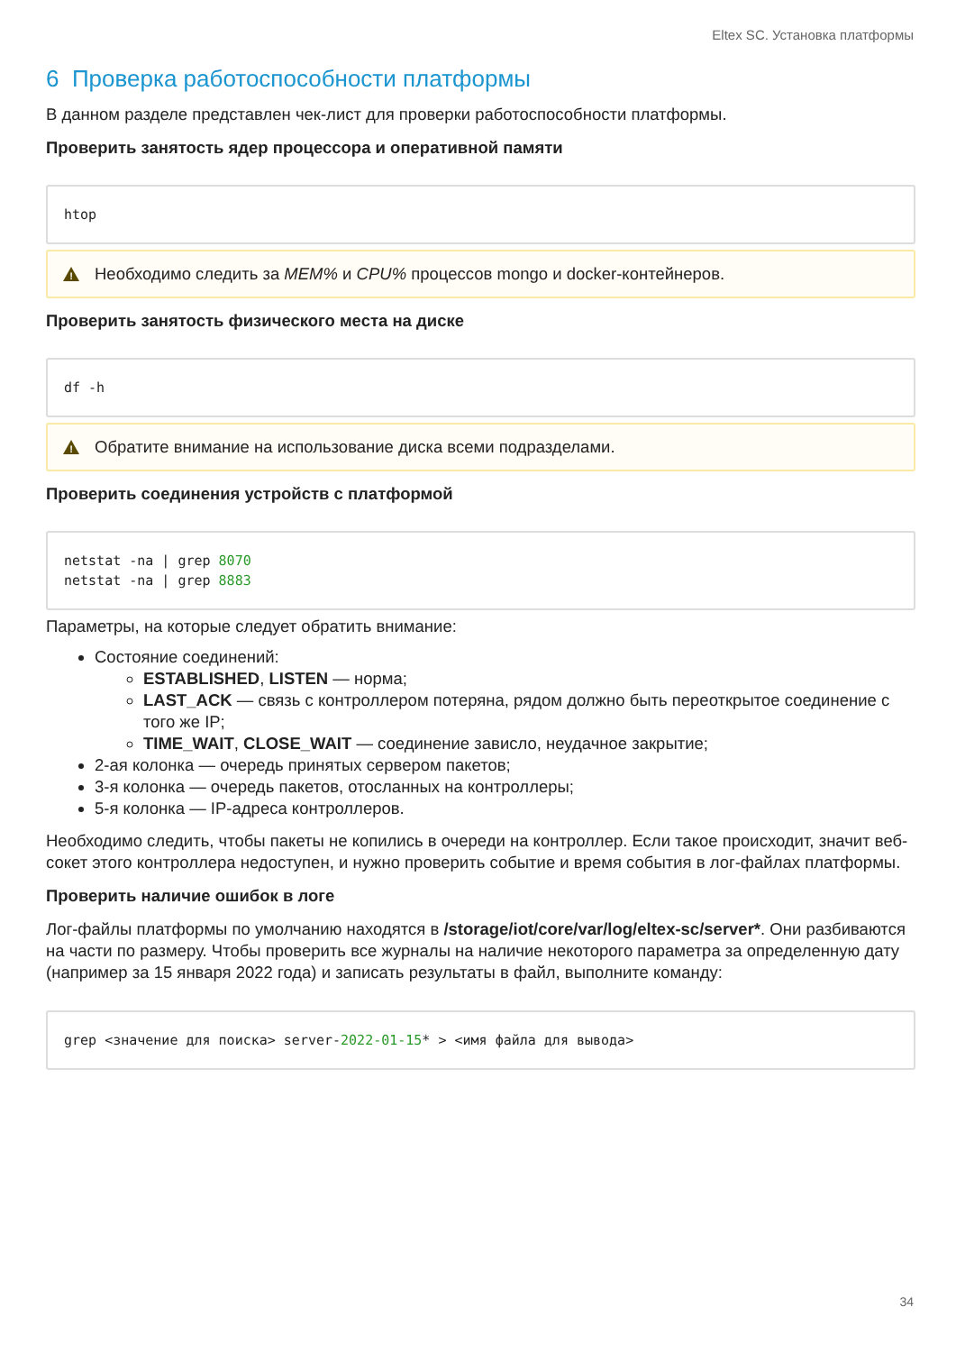Eltex SC. Установка платформы
6 Проверка работоспособности платформы
В данном разделе представлен чек-лист для проверки работоспособности платформы.
Проверить занятость ядер процессора и оперативной памяти
htop
!
Необходимо следить за MEM% и CPU% процессов mongo и docker-контейнеров.
Проверить занятость физического места на диске
df -h
!
Обратите внимание на использование диска всеми подразделами.
Проверить соединения устройств с платформой
netstat -na | grep 8070
netstat -na | grep 8883
Параметры, на которые следует обратить внимание:
Состояние соединений:
ESTABLISHED, LISTEN — норма;
LAST_ACK — связь с контроллером потеряна, рядом должно быть переоткрытое соединение с того же IP;
TIME_WAIT, CLOSE_WAIT — соединение зависло, неудачное закрытие;
2-ая колонка — очередь принятых сервером пакетов;
3-я колонка — очередь пакетов, отосланных на контроллеры;
5-я колонка — IP-адреса контроллеров.
Необходимо следить, чтобы пакеты не копились в очереди на контроллер. Если такое происходит, значит веб-сокет этого контроллера недоступен, и нужно проверить событие и время события в лог-файлах платформы.
Проверить наличие ошибок в логе
Лог-файлы платформы по умолчанию находятся в /storage/iot/core/var/log/eltex-sc/server*. Они разбиваются на части по размеру. Чтобы проверить все журналы на наличие некоторого параметра за определенную дату (например за 15 января 2022 года) и записать результаты в файл, выполните команду:
grep <значение для поиска> server-2022-01-15* > <имя файла для вывода>
34